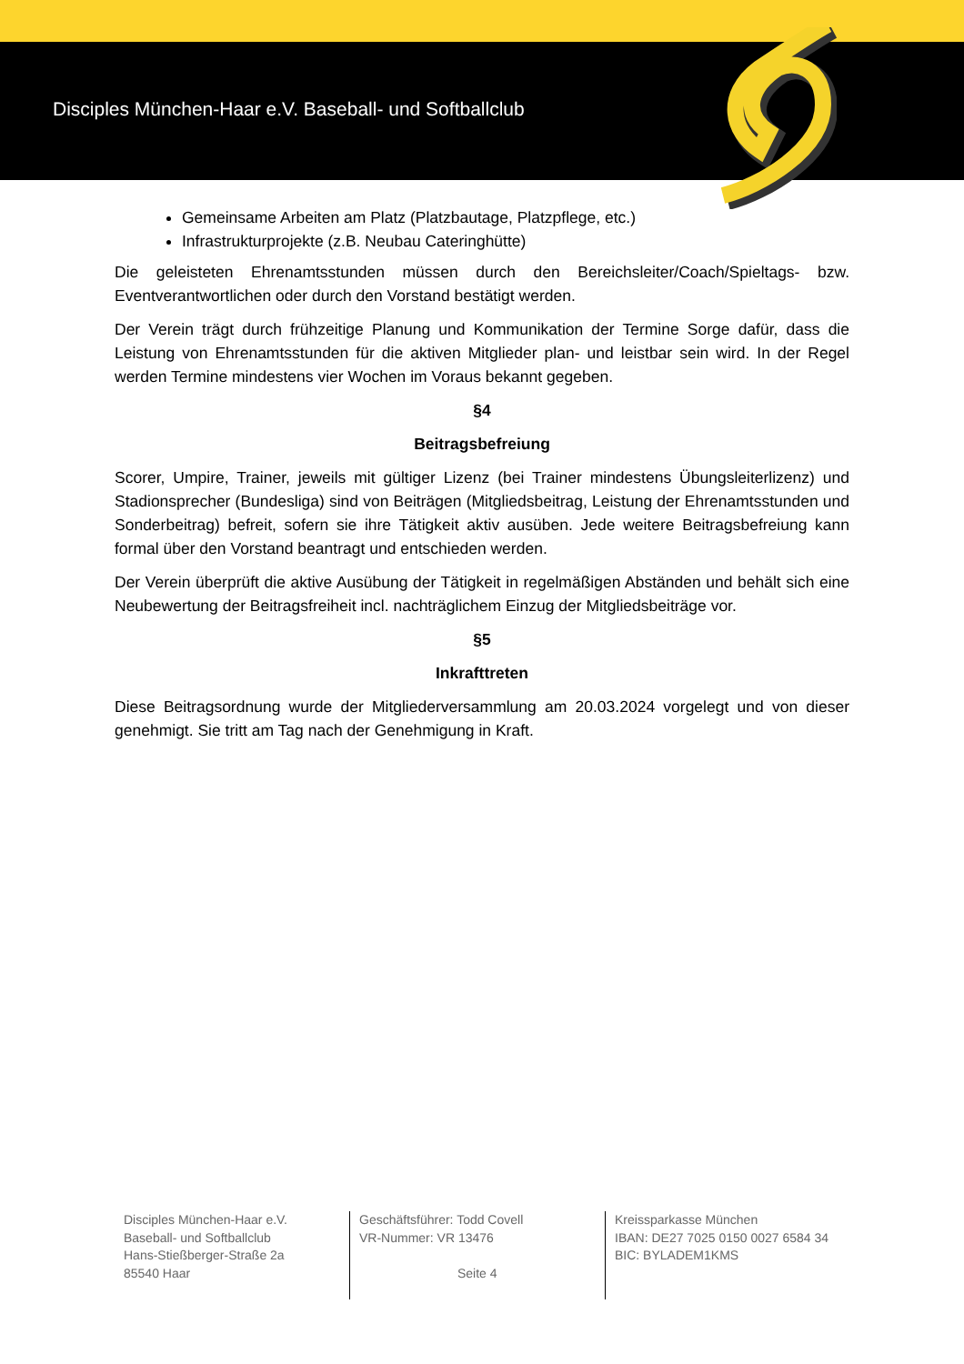Disciples München-Haar e.V. Baseball- und Softballclub
Gemeinsame Arbeiten am Platz (Platzbautage, Platzpflege, etc.)
Infrastrukturprojekte (z.B. Neubau Cateringhütte)
Die geleisteten Ehrenamtsstunden müssen durch den Bereichsleiter/Coach/Spieltags- bzw. Eventverantwortlichen oder durch den Vorstand bestätigt werden.
Der Verein trägt durch frühzeitige Planung und Kommunikation der Termine Sorge dafür, dass die Leistung von Ehrenamtsstunden für die aktiven Mitglieder plan- und leistbar sein wird. In der Regel werden Termine mindestens vier Wochen im Voraus bekannt gegeben.
§4
Beitragsbefreiung
Scorer, Umpire, Trainer, jeweils mit gültiger Lizenz (bei Trainer mindestens Übungsleiterlizenz) und Stadionsprecher (Bundesliga) sind von Beiträgen (Mitgliedsbeitrag, Leistung der Ehrenamtsstunden und Sonderbeitrag) befreit, sofern sie ihre Tätigkeit aktiv ausüben. Jede weitere Beitragsbefreiung kann formal über den Vorstand beantragt und entschieden werden.
Der Verein überprüft die aktive Ausübung der Tätigkeit in regelmäßigen Abständen und behält sich eine Neubewertung der Beitragsfreiheit incl. nachträglichem Einzug der Mitgliedsbeiträge vor.
§5
Inkrafttreten
Diese Beitragsordnung wurde der Mitgliederversammlung am 20.03.2024 vorgelegt und von dieser genehmigt. Sie tritt am Tag nach der Genehmigung in Kraft.
Disciples München-Haar e.V.
Baseball- und Softballclub
Hans-Stießberger-Straße 2a
85540 Haar
Geschäftsführer: Todd Covell
VR-Nummer: VR 13476
Seite 4
Kreissparkasse München
IBAN: DE27 7025 0150 0027 6584 34
BIC: BYLADEM1KMS